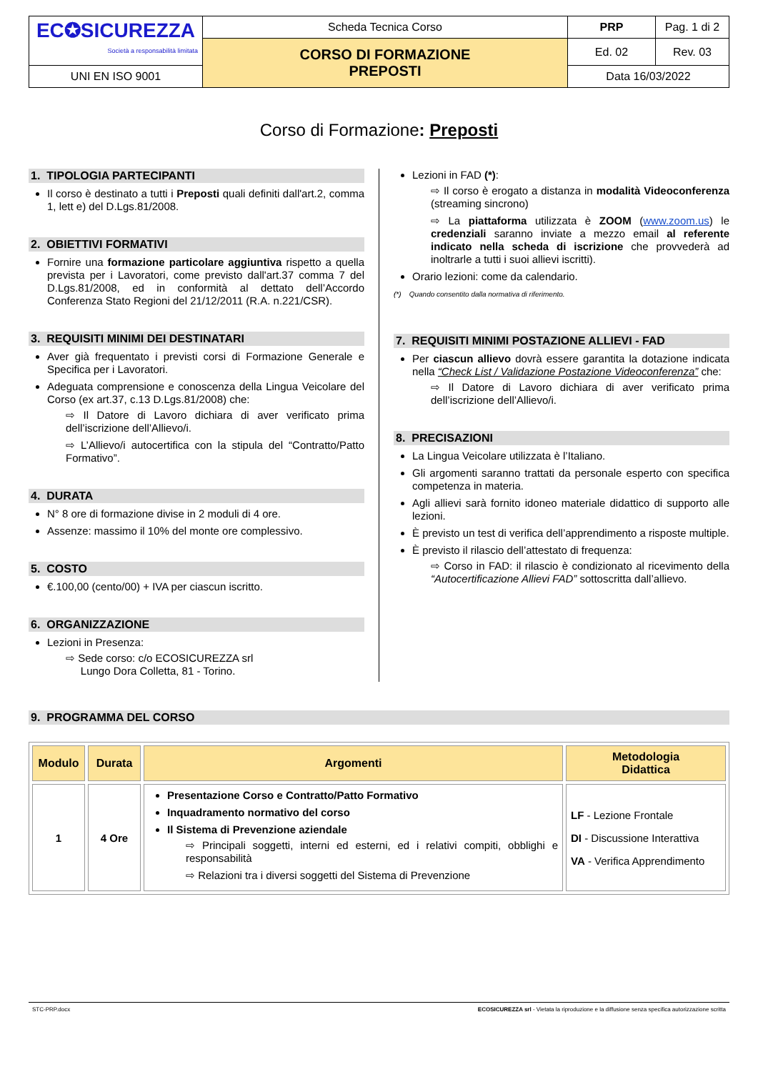| EC✪SICUREZZA Società a responsabilità limitata | Scheda Tecnica Corso | PRP | Pag. 1 di 2 |
| | CORSO DI FORMAZIONE PREPOSTI | Ed. 02 | Rev. 03 |
| UNI EN ISO 9001 | | Data 16/03/2022 | |
Corso di Formazione: Preposti
1. TIPOLOGIA PARTECIPANTI
Il corso è destinato a tutti i Preposti quali definiti dall'art.2, comma 1, lett e) del D.Lgs.81/2008.
2. OBIETTIVI FORMATIVI
Fornire una formazione particolare aggiuntiva rispetto a quella prevista per i Lavoratori, come previsto dall'art.37 comma 7 del D.Lgs.81/2008, ed in conformità al dettato dell’Accordo Conferenza Stato Regioni del 21/12/2011 (R.A. n.221/CSR).
3. REQUISITI MINIMI DEI DESTINATARI
Aver già frequentato i previsti corsi di Formazione Generale e Specifica per i Lavoratori.
Adeguata comprensione e conoscenza della Lingua Veicolare del Corso (ex art.37, c.13 D.Lgs.81/2008) che:
Il Datore di Lavoro dichiara di aver verificato prima dell’iscrizione dell’Allievo/i.
L’Allievo/i autocertifica con la stipula del “Contratto/Patto Formativo”.
4. DURATA
N° 8 ore di formazione divise in 2 moduli di 4 ore.
Assenze: massimo il 10% del monte ore complessivo.
5. COSTO
€.100,00 (cento/00) + IVA per ciascun iscritto.
6. ORGANIZZAZIONE
Lezioni in Presenza:
Sede corso: c/o ECOSICUREZZA srl
Lungo Dora Colletta, 81 - Torino.
Lezioni in FAD (*):
Il corso è erogato a distanza in modalità Videoconferenza (streaming sincrono)
La piattaforma utilizzata è ZOOM (www.zoom.us) le credenziali saranno inviate a mezzo email al referente indicato nella scheda di iscrizione che provvederà ad inoltrarle a tutti i suoi allievi iscritti).
Orario lezioni: come da calendario.
(*) Quando consentito dalla normativa di riferimento.
7. REQUISITI MINIMI POSTAZIONE ALLIEVI - FAD
Per ciascun allievo dovrà essere garantita la dotazione indicata nella “Check List / Validazione Postazione Videoconferenza” che:
Il Datore di Lavoro dichiara di aver verificato prima dell’iscrizione dell’Allievo/i.
8. PRECISAZIONI
La Lingua Veicolare utilizzata è l’Italiano.
Gli argomenti saranno trattati da personale esperto con specifica competenza in materia.
Agli allievi sarà fornito idoneo materiale didattico di supporto alle lezioni.
È previsto un test di verifica dell’apprendimento a risposte multiple.
È previsto il rilascio dell’attestato di frequenza:
Corso in FAD: il rilascio è condizionato al ricevimento della “Autocertificazione Allievi FAD” sottoscritta dall’allievo.
9. PROGRAMMA DEL CORSO
| Modulo | Durata | Argomenti | Metodologia Didattica |
| --- | --- | --- | --- |
| 1 | 4 Ore | Presentazione Corso e Contratto/Patto Formativo Inquadramento normativo del corso Il Sistema di Prevenzione aziendale Principali soggetti, interni ed esterni, ed i relativi compiti, obblighi e responsabilità Relazioni tra i diversi soggetti del Sistema di Prevenzione | LF - Lezione Frontale DI - Discussione Interattiva VA - Verifica Apprendimento |
STC-PRP.docx ECOSICUREZZA srl - Vietata la riproduzione e la diffusione senza specifica autorizzazione scritta